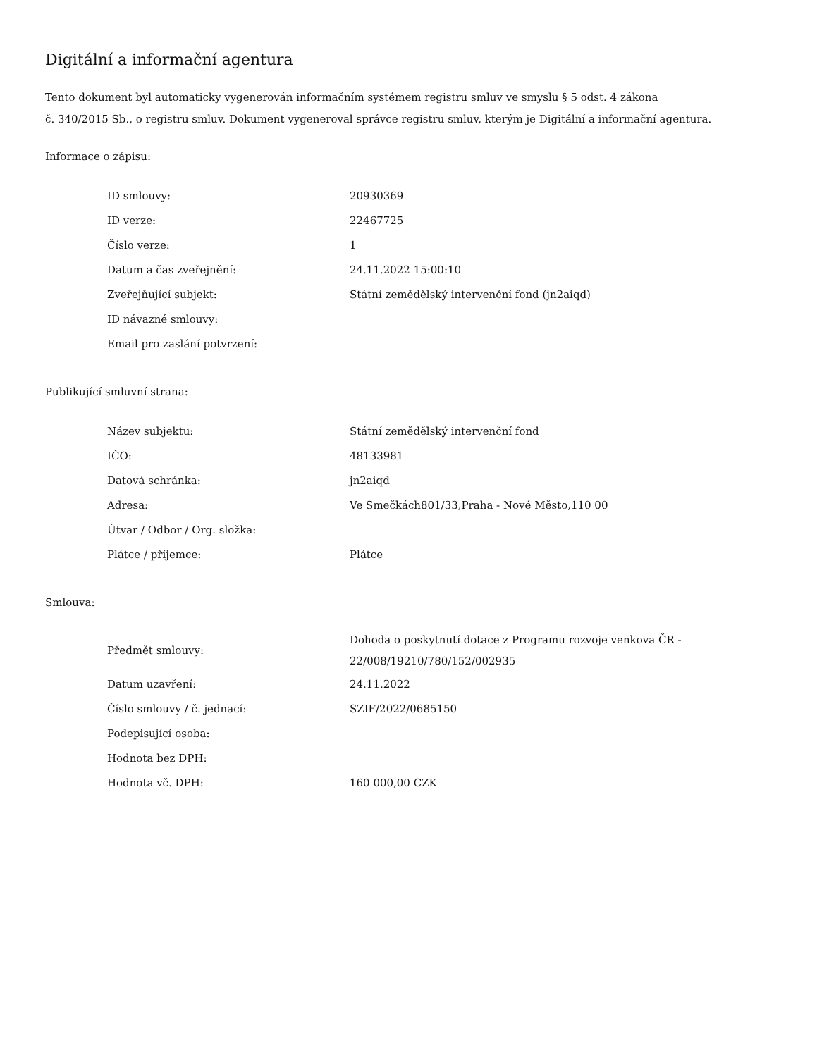Digitální a informační agentura
Tento dokument byl automaticky vygenerován informačním systémem registru smluv ve smyslu § 5 odst. 4 zákona
č. 340/2015 Sb., o registru smluv. Dokument vygeneroval správce registru smluv, kterým je Digitální a informační agentura.
Informace o zápisu:
| ID smlouvy: | 20930369 |
| ID verze: | 22467725 |
| Číslo verze: | 1 |
| Datum a čas zveřejnění: | 24.11.2022 15:00:10 |
| Zveřejňující subjekt: | Státní zemědělský intervenční fond (jn2aiqd) |
| ID návazné smlouvy: | |
| Email pro zaslání potvrzení: | |
Publikující smluvní strana:
| Název subjektu: | Státní zemědělský intervenční fond |
| IČO: | 48133981 |
| Datová schránka: | jn2aiqd |
| Adresa: | Ve Smečkách801/33,Praha - Nové Město,110 00 |
| Útvar / Odbor / Org. složka: | |
| Plátce / příjemce: | Plátce |
Smlouva:
| Předmět smlouvy: | Dohoda o poskytnutí dotace z Programu rozvoje venkova ČR - 22/008/19210/780/152/002935 |
| Datum uzavření: | 24.11.2022 |
| Číslo smlouvy / č. jednací: | SZIF/2022/0685150 |
| Podepisující osoba: | |
| Hodnota bez DPH: | |
| Hodnota vč. DPH: | 160 000,00 CZK |